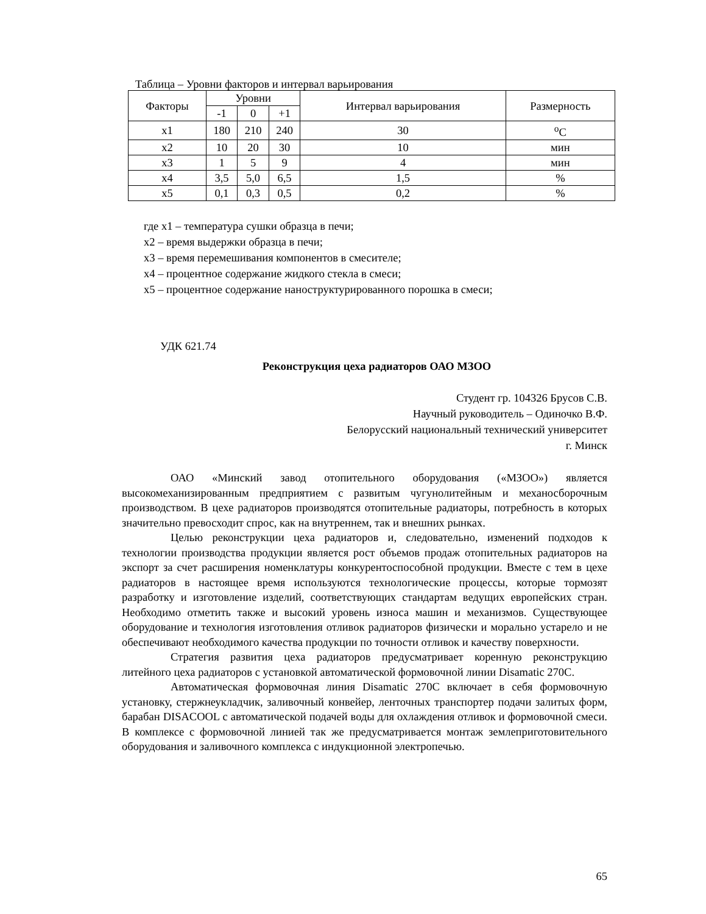Таблица – Уровни факторов и интервал варьирования
| Факторы | Уровни | | | Интервал варьирования | Размерность |
| --- | --- | --- | --- | --- | --- |
| | -1 | 0 | +1 | | |
| x1 | 180 | 210 | 240 | 30 | <sup>o</sup> C |
| x2 | 10 | 20 | 30 | 10 | мин |
| x3 | 1 | 5 | 9 | 4 | мин |
| x4 | 3,5 | 5,0 | 6,5 | 1,5 | % |
| x5 | 0,1 | 0,3 | 0,5 | 0,2 | % |
где x1 – температура сушки образца в печи;
x2 – время выдержки образца в печи;
x3 – время перемешивания компонентов в смесителе;
x4 – процентное содержание жидкого стекла в смеси;
x5 – процентное содержание наноструктурированного порошка в смеси;
УДК 621.74
Реконструкция цеха радиаторов ОАО МЗОО
Студент гр. 104326 Брусов С.В.
Научный руководитель – Одиночко В.Ф.
Белорусский национальный технический университет
г. Минск
ОАО «Минский завод отопительного оборудования («МЗОО») является высокомеханизированным предприятием с развитым чугунолитейным и механосборочным производством. В цехе радиаторов производятся отопительные радиаторы, потребность в которых значительно превосходит спрос, как на внутреннем, так и внешних рынках.
Целью реконструкции цеха радиаторов и, следовательно, изменений подходов к технологии производства продукции является рост объемов продаж отопительных радиаторов на экспорт за счет расширения номенклатуры конкурентоспособной продукции. Вместе с тем в цехе радиаторов в настоящее время используются технологические процессы, которые тормозят разработку и изготовление изделий, соответствующих стандартам ведущих европейских стран. Необходимо отметить также и высокий уровень износа машин и механизмов. Существующее оборудование и технология изготовления отливок радиаторов физически и морально устарело и не обеспечивают необходимого качества продукции по точности отливок и качеству поверхности.
Стратегия развития цеха радиаторов предусматривает коренную реконструкцию литейного цеха радиаторов с установкой автоматической формовочной линии Disamatic 270C.
Автоматическая формовочная линия Disamatic 270C включает в себя формовочную установку, стержнеукладчик, заливочный конвейер, ленточных транспортер подачи залитых форм, барабан DISACOOL с автоматической подачей воды для охлаждения отливок и формовочной смеси. В комплексе с формовочной линией так же предусматривается монтаж землеприготовительного оборудования и заливочного комплекса с индукционной электропечью.
65